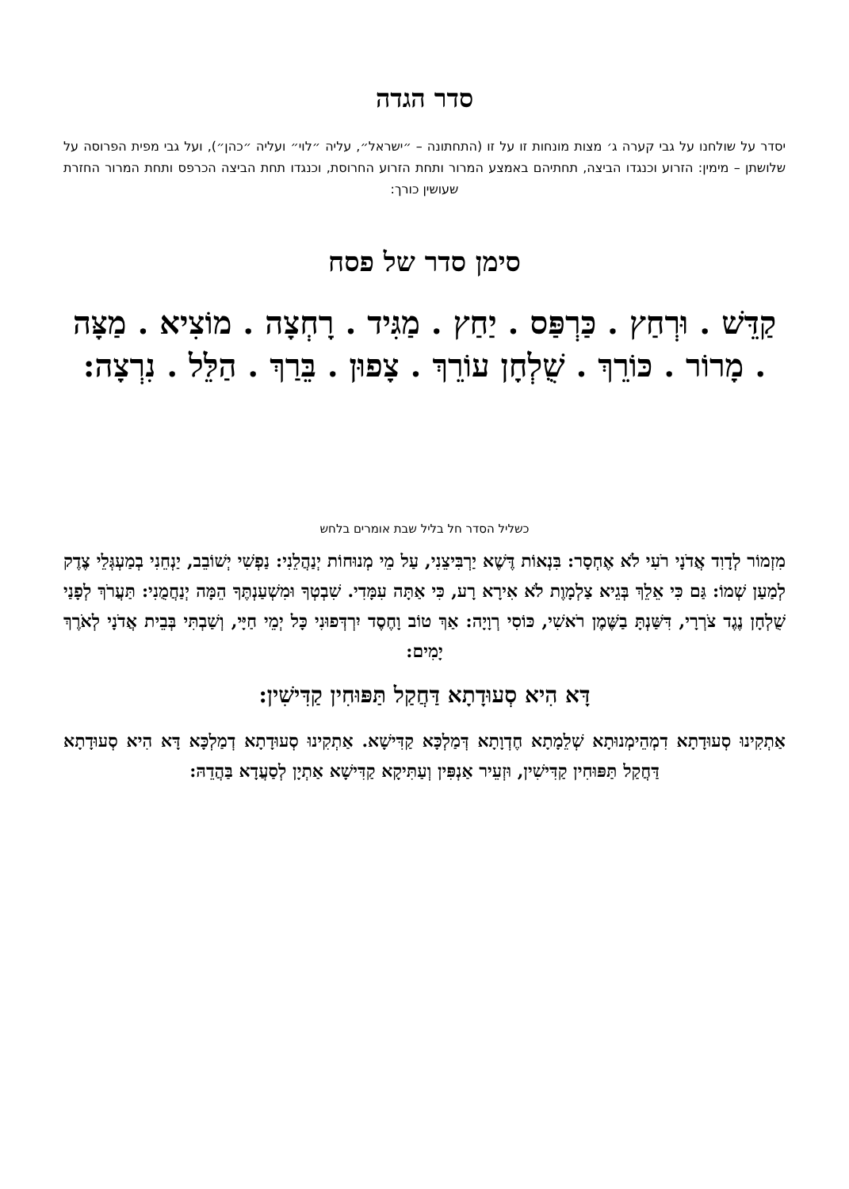סדר הגדה
יסדר על שולחנו על גבי קערה ג׳ מצות מונחות זו על זו (התחתונה – ״ישראל״, עליה ״לוי״ ועליה ״כהן״), ועל גבי מפית הפרוסה על שלושתן – מימין: הזרוע וכנגדו הביצה, תחתיהם באמצע המרור ותחת הזרוע החרוסת, וכנגדו תחת הביצה הכרפס ותחת המרור החזרת שעושין כורך:
סימן סדר של פסח
קַדֵּשׁ . וּרְחַץ . כַּרְפַּס . יַחַץ . מַגִּיד . רָחְצָה . מוֹצִיא . מַצָּה . מָרוֹר . כּוֹרֵךְ . שֻׁלְחָן עוֹרֵךְ . צָפוּן . בֵּרַךְ . הַלֵּל . נִרְצָה:
כשליל הסדר חל בליל שבת אומרים בלחש
מִזְמוֹר לְדָוִד אֲדֹנָי רֹעִי לֹא אֶחְסָר: בִּנְאוֹת דֶּשֶׁא יַרְבִּיצֵנִי, עַל מֵי מְנוּחוֹת יְנַהֲלֵנִי: נַפְשִׁי יְשׁוֹבֵב, יַנְחֵנִי בְמַעְגְּלֵי צֶדֶק לְמַעַן שְׁמוֹ: גַּם כִּי אֵלֵךְ בְּגֵיא צַלְמָוֶת לֹא אִירָא רָע, כִּי אַתָּה עִמָּדִי. שִׁבְטְךָ וּמִשְׁעַנְתֶּךָ הֵמָּה יְנַחֲמֻנִי: תַּעֲרֹךְ לְפָנַי שֻׁלְחָן נֶגֶד צֹרְרָי, דִּשַּׁנְתָּ בַשֶּׁמֶן רֹאשִׁי, כּוֹסִי רְוָיָה: אַךְ טוֹב וָחֶסֶד יִרְדְּפוּנִי כָּל יְמֵי חַיָּי, וְשַׁבְתִּי בְּבֵית אֲדֹנָי לְאֹרֶךְ יָמִים:
דָּא הִיא סְעוּדָתָא דַּחֲקַל תַּפּוּחִין קַדִּישִׁין:
אַתְקִינוּ סְעוּדָתָא דִמְהֵימְנוּתָא שְׁלֵמָתָא חֶדְוָתָא דְּמַלְכָּא קַדִּישָׁא. אַתְקִינוּ סְעוּדָתָא דְמַלְכָּא דָּא הִיא סְעוּדָתָא דַּחֲקַל תַּפּוּחִין קַדִּישִׁין, וּזְעֵיר אַנְפִּין וְעַתִּיקָא קַדִּישָׁא אַתְיָן לְסַעֲדָא בַּהֲדֵהּ: